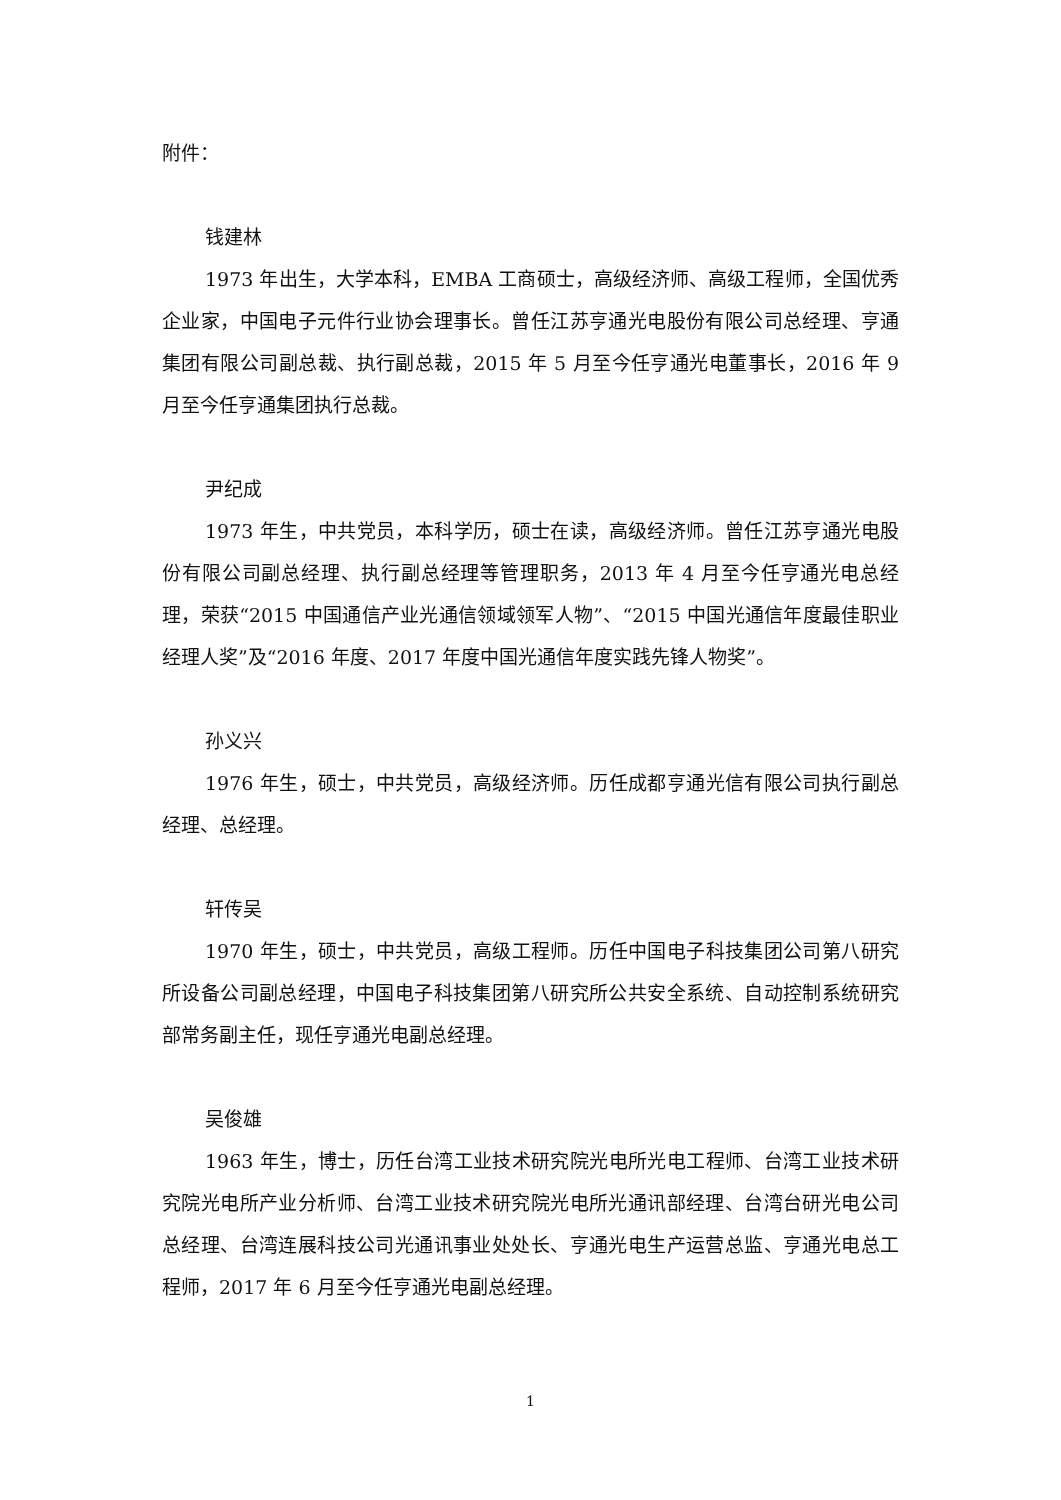附件：
钱建林
1973 年出生，大学本科，EMBA 工商硕士，高级经济师、高级工程师，全国优秀企业家，中国电子元件行业协会理事长。曾任江苏亨通光电股份有限公司总经理、亨通集团有限公司副总裁、执行副总裁，2015 年 5 月至今任亨通光电董事长，2016 年 9 月至今任亨通集团执行总裁。
尹纪成
1973 年生，中共党员，本科学历，硕士在读，高级经济师。曾任江苏亨通光电股份有限公司副总经理、执行副总经理等管理职务，2013 年 4 月至今任亨通光电总经理，荣获“2015 中国通信产业光通信领域领军人物”、“2015 中国光通信年度最佳职业经理人奖”及“2016 年度、2017 年度中国光通信年度实践先锋人物奖”。
孙义兴
1976 年生，硕士，中共党员，高级经济师。历任成都亨通光信有限公司执行副总经理、总经理。
轩传吴
1970 年生，硕士，中共党员，高级工程师。历任中国电子科技集团公司第八研究所设备公司副总经理，中国电子科技集团第八研究所公共安全系统、自动控制系统研究部常务副主任，现任亨通光电副总经理。
吴俊雄
1963 年生，博士，历任台湾工业技术研究院光电所光电工程师、台湾工业技术研究院光电所产业分析师、台湾工业技术研究院光电所光通讯部经理、台湾台研光电公司总经理、台湾连展科技公司光通讯事业处处长、亨通光电生产运营总监、亨通光电总工程师，2017 年 6 月至今任亨通光电副总经理。
1